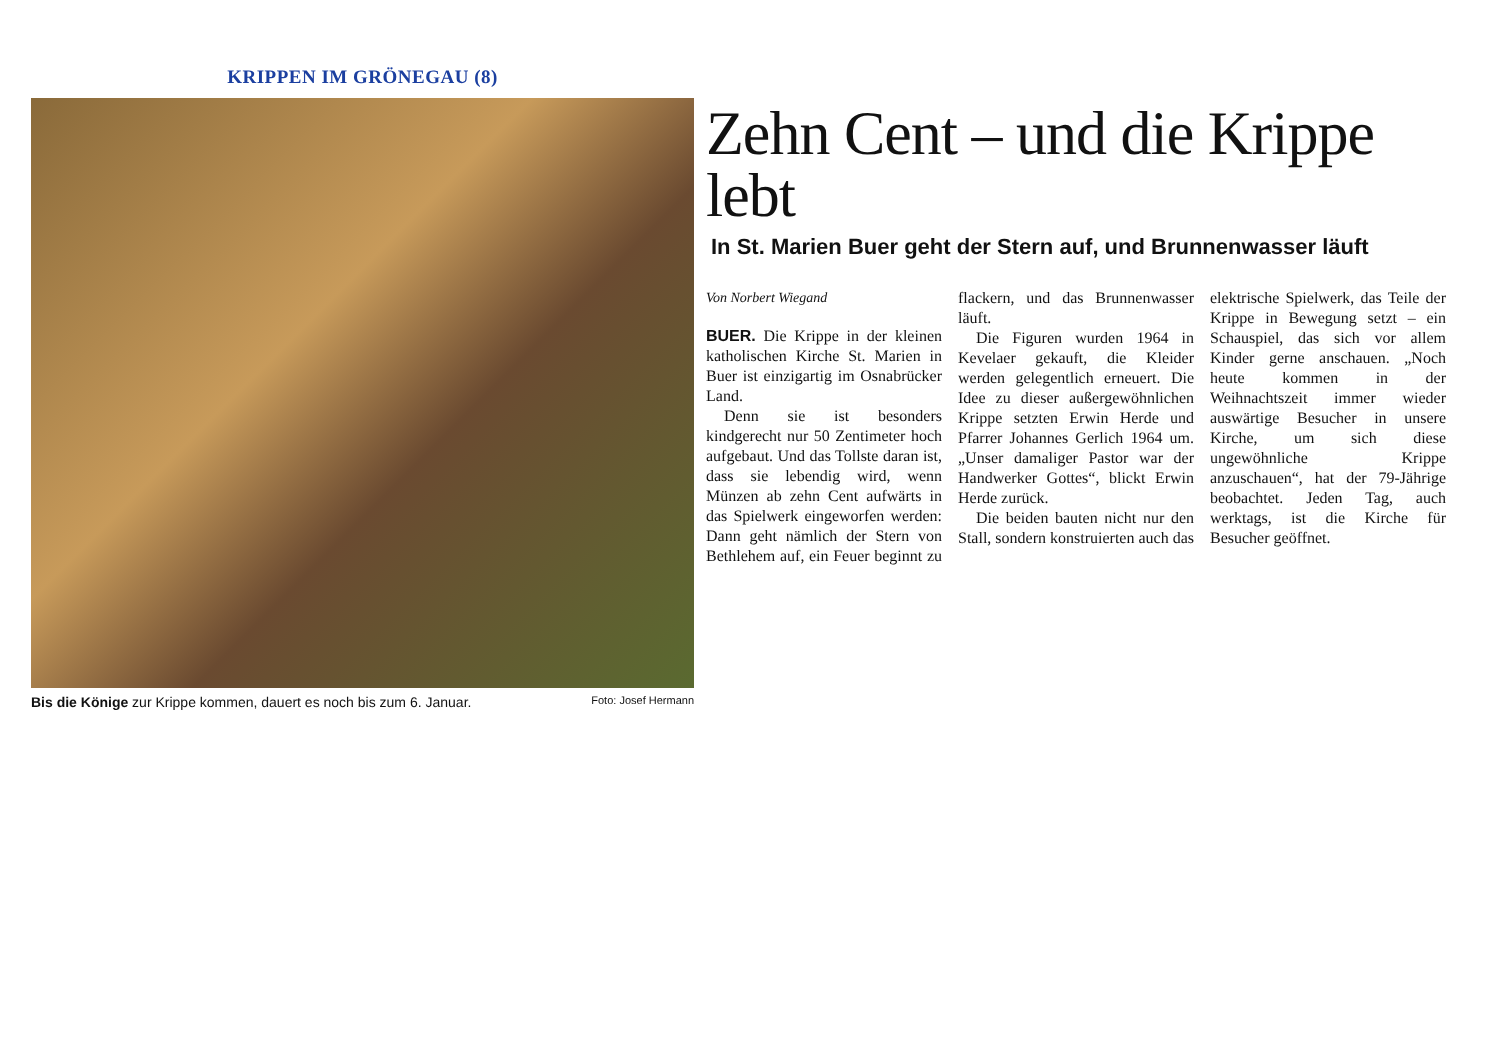KRIPPEN IM GRÖNEGAU (8)
Bis die Könige zur Krippe kommen, dauert es noch bis zum 6. Januar. Foto: Josef Hermann
Zehn Cent – und die Krippe lebt
In St. Marien Buer geht der Stern auf, und Brunnenwasser läuft
Von Norbert Wiegand
BUER. Die Krippe in der kleinen katholischen Kirche St. Marien in Buer ist einzigartig im Osnabrücker Land.
Denn sie ist besonders kindgerecht nur 50 Zentimeter hoch aufgebaut. Und das Tollste daran ist, dass sie lebendig wird, wenn Münzen ab zehn Cent aufwärts in das Spielwerk eingeworfen werden: Dann geht nämlich der Stern von Bethlehem auf, ein Feuer beginnt zu flackern, und das Brunnenwasser läuft.
Die Figuren wurden 1964 in Kevelaer gekauft, die Kleider werden gelegentlich erneuert. Die Idee zu dieser außergewöhnlichen Krippe setzten Erwin Herde und Pfarrer Johannes Gerlich 1964 um. „Unser damaliger Pastor war der Handwerker Gottes“, blickt Erwin Herde zurück.
Die beiden bauten nicht nur den Stall, sondern konstruierten auch das elektrische Spielwerk, das Teile der Krippe in Bewegung setzt – ein Schauspiel, das sich vor allem Kinder gerne anschauen. „Noch heute kommen in der Weihnachtszeit immer wieder auswärtige Besucher in unsere Kirche, um sich diese ungewöhnliche Krippe anzuschauen“, hat der 79-Jährige beobachtet. Jeden Tag, auch werktags, ist die Kirche für Besucher geöffnet.